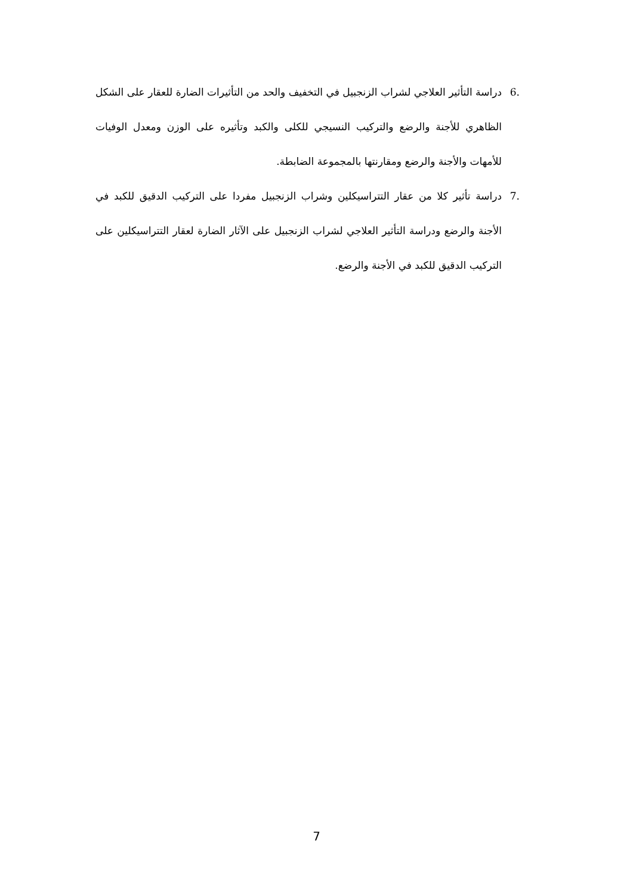.6 دراسة التأثير العلاجي لشراب الزنجبيل في التخفيف والحد من التأثيرات الضارة للعقار على الشكل الظاهري للأجنة والرضع والتركيب النسيجي للكلى والكبد وتأثيره على الوزن ومعدل الوفيات للأمهات والأجنة والرضع ومقارنتها بالمجموعة الضابطة.
.7 دراسة تأثير كلا من عقار التتراسيكلين وشراب الزنجبيل مفردا على التركيب الدقيق للكبد في الأجنة والرضع ودراسة التأثير العلاجي لشراب الزنجبيل على الآثار الضارة لعقار التتراسيكلين على التركيب الدقيق للكبد في الأجنة والرضع.
7